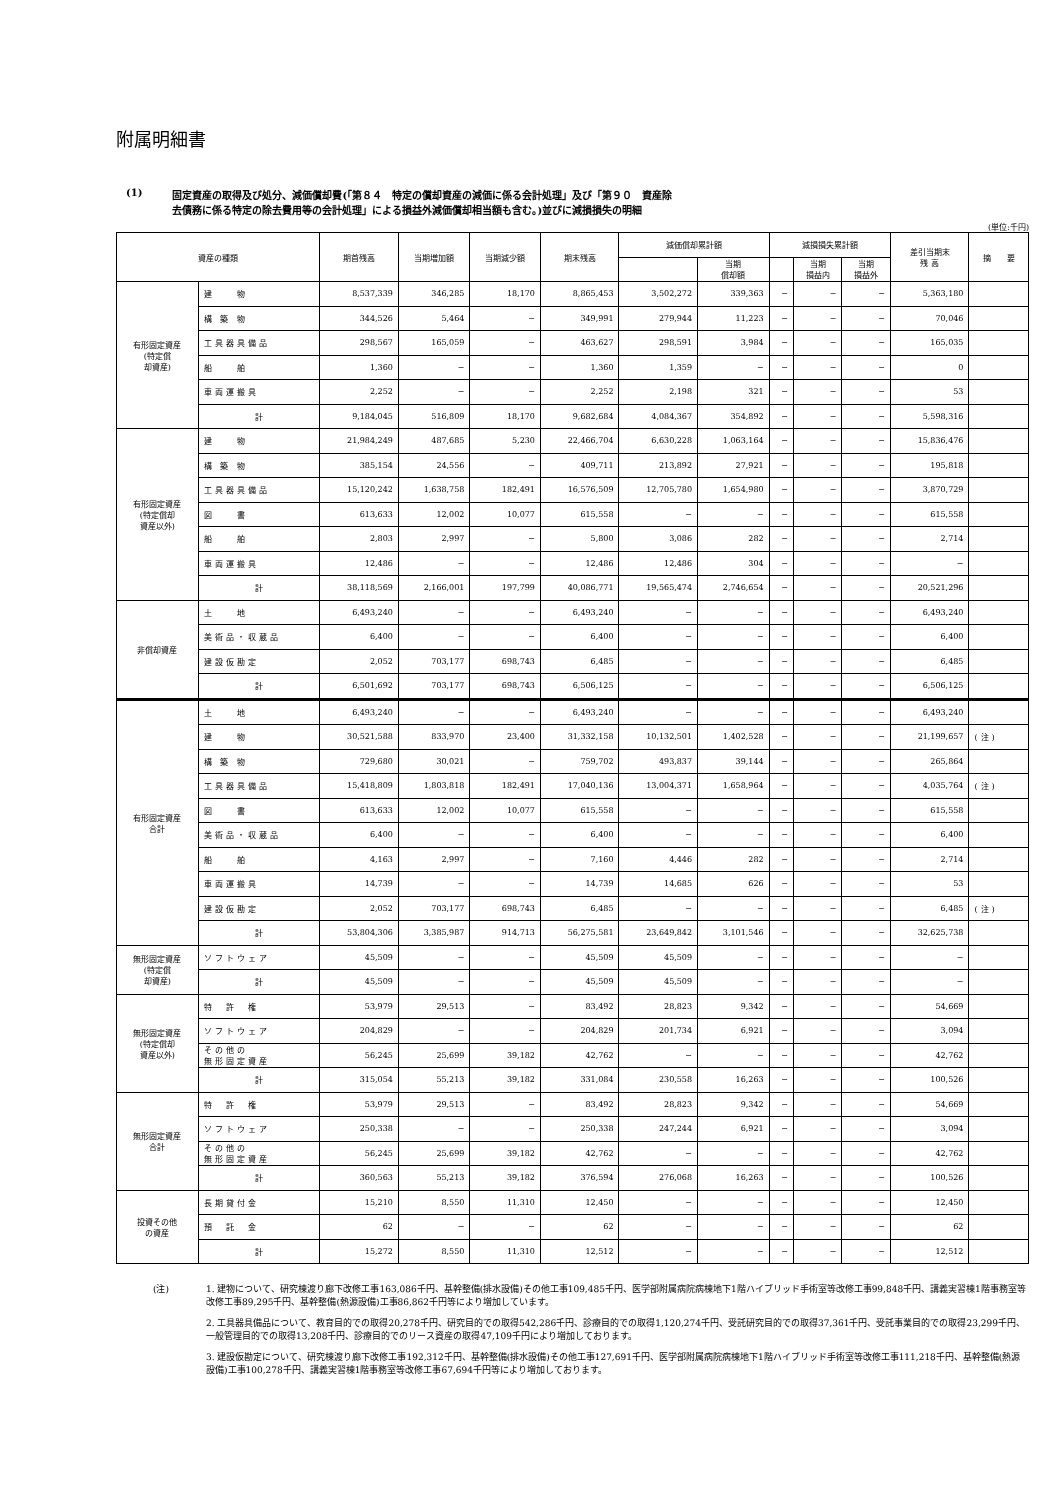附属明細書
(1) 固定資産の取得及び処分、減価償却費(「第８４　特定の償却資産の減価に係る会計処理」及び「第９０　資産除
去債務に係る特定の除去費用等の会計処理」による損益外減価償却相当額も含む。)並びに減損損失の明細
(単位:千円)
| 資産の種類 | | 期首残高 | 当期増加額 | 当期減少額 | 期末残高 | 減価償却累計額 | | 減損損失累計額 | | | 差引当期末 残 高 | 摘 要 |
| --- | --- | --- | --- | --- | --- | --- | --- | --- | --- | --- | --- | --- |
| | | | | | | | 当期 償却額 | | 当期 損益内 | 当期 損益外 | | |
| 有形固定資産 (特定償 却資産) | 建 物 | 8,537,339 | 346,285 | 18,170 | 8,865,453 | 3,502,272 | 339,363 | − | − | − | 5,363,180 | |
| | 構 築 物 | 344,526 | 5,464 | − | 349,991 | 279,944 | 11,223 | − | − | − | 70,046 | |
| | 工具器具備品 | 298,567 | 165,059 | − | 463,627 | 298,591 | 3,984 | − | − | − | 165,035 | |
| | 船 舶 | 1,360 | − | − | 1,360 | 1,359 | − | − | − | − | 0 | |
| | 車両運搬具 | 2,252 | − | − | 2,252 | 2,198 | 321 | − | − | − | 53 | |
| | 計 | 9,184,045 | 516,809 | 18,170 | 9,682,684 | 4,084,367 | 354,892 | − | − | − | 5,598,316 | |
| 有形固定資産 (特定償却 資産以外) | 建 物 | 21,984,249 | 487,685 | 5,230 | 22,466,704 | 6,630,228 | 1,063,164 | − | − | − | 15,836,476 | |
| | 構 築 物 | 385,154 | 24,556 | − | 409,711 | 213,892 | 27,921 | − | − | − | 195,818 | |
| | 工具器具備品 | 15,120,242 | 1,638,758 | 182,491 | 16,576,509 | 12,705,780 | 1,654,980 | − | − | − | 3,870,729 | |
| | 図 書 | 613,633 | 12,002 | 10,077 | 615,558 | − | − | − | − | − | 615,558 | |
| | 船 舶 | 2,803 | 2,997 | − | 5,800 | 3,086 | 282 | − | − | − | 2,714 | |
| | 車両運搬具 | 12,486 | − | − | 12,486 | 12,486 | 304 | − | − | − | − | |
| | 計 | 38,118,569 | 2,166,001 | 197,799 | 40,086,771 | 19,565,474 | 2,746,654 | − | − | − | 20,521,296 | |
| 非償却資産 | 土 地 | 6,493,240 | − | − | 6,493,240 | − | − | − | − | − | 6,493,240 | |
| | 美術品・収蔵品 | 6,400 | − | − | 6,400 | − | − | − | − | − | 6,400 | |
| | 建設仮勘定 | 2,052 | 703,177 | 698,743 | 6,485 | − | − | − | − | − | 6,485 | |
| | 計 | 6,501,692 | 703,177 | 698,743 | 6,506,125 | − | − | − | − | − | 6,506,125 | |
| 有形固定資産 合計 | 土 地 | 6,493,240 | − | − | 6,493,240 | − | − | − | − | − | 6,493,240 | |
| | 建 物 | 30,521,588 | 833,970 | 23,400 | 31,332,158 | 10,132,501 | 1,402,528 | − | − | − | 21,199,657 | (注) |
| | 構 築 物 | 729,680 | 30,021 | − | 759,702 | 493,837 | 39,144 | − | − | − | 265,864 | |
| | 工具器具備品 | 15,418,809 | 1,803,818 | 182,491 | 17,040,136 | 13,004,371 | 1,658,964 | − | − | − | 4,035,764 | (注) |
| | 図 書 | 613,633 | 12,002 | 10,077 | 615,558 | − | − | − | − | − | 615,558 | |
| | 美術品・収蔵品 | 6,400 | − | − | 6,400 | − | − | − | − | − | 6,400 | |
| | 船 舶 | 4,163 | 2,997 | − | 7,160 | 4,446 | 282 | − | − | − | 2,714 | |
| | 車両運搬具 | 14,739 | − | − | 14,739 | 14,685 | 626 | − | − | − | 53 | |
| | 建設仮勘定 | 2,052 | 703,177 | 698,743 | 6,485 | − | − | − | − | − | 6,485 | (注) |
| | 計 | 53,804,306 | 3,385,987 | 914,713 | 56,275,581 | 23,649,842 | 3,101,546 | − | − | − | 32,625,738 | |
| 無形固定資産 (特定償 却資産) | ソフトウェア | 45,509 | − | − | 45,509 | 45,509 | − | − | − | − | − | |
| | 計 | 45,509 | − | − | 45,509 | 45,509 | − | − | − | − | − | |
| 無形固定資産 (特定償却 資産以外) | 特 許 権 | 53,979 | 29,513 | − | 83,492 | 28,823 | 9,342 | − | − | − | 54,669 | |
| | ソフトウェア | 204,829 | − | − | 204,829 | 201,734 | 6,921 | − | − | − | 3,094 | |
| | その他の 無形固定資産 | 56,245 | 25,699 | 39,182 | 42,762 | − | − | − | − | − | 42,762 | |
| | 計 | 315,054 | 55,213 | 39,182 | 331,084 | 230,558 | 16,263 | − | − | − | 100,526 | |
| 無形固定資産 合計 | 特 許 権 | 53,979 | 29,513 | − | 83,492 | 28,823 | 9,342 | − | − | − | 54,669 | |
| | ソフトウェア | 250,338 | − | − | 250,338 | 247,244 | 6,921 | − | − | − | 3,094 | |
| | その他の 無形固定資産 | 56,245 | 25,699 | 39,182 | 42,762 | − | − | − | − | − | 42,762 | |
| | 計 | 360,563 | 55,213 | 39,182 | 376,594 | 276,068 | 16,263 | − | − | − | 100,526 | |
| 投資その他 の資産 | 長期貸付金 | 15,210 | 8,550 | 11,310 | 12,450 | − | − | − | − | − | 12,450 | |
| | 預 託 金 | 62 | − | − | 62 | − | − | − | − | − | 62 | |
| | 計 | 15,272 | 8,550 | 11,310 | 12,512 | − | − | − | − | − | 12,512 | |
(注) 1. 建物について、研究棟渡り廊下改修工事163,086千円、基幹整備(排水設備)その他工事109,485千円、医学部附属病院病棟地下1階ハイブリッド手術室等改修工事99,848千円、講義実習棟1階事務室等改修工事89,295千円、基幹整備(熱源設備)工事86,862千円等により増加しています。
2. 工具器具備品について、教育目的での取得20,278千円、研究目的での取得542,286千円、診療目的での取得1,120,274千円、受託研究目的での取得37,361千円、受託事業目的での取得23,299千円、一般管理目的での取得13,208千円、診療目的でのリース資産の取得47,109千円により増加しております。
3. 建設仮勘定について、研究棟渡り廊下改修工事192,312千円、基幹整備(排水設備)その他工事127,691千円、医学部附属病院病棟地下1階ハイブリッド手術室等改修工事111,218千円、基幹整備(熱源設備)工事100,278千円、講義実習棟1階事務室等改修工事67,694千円等により増加しております。